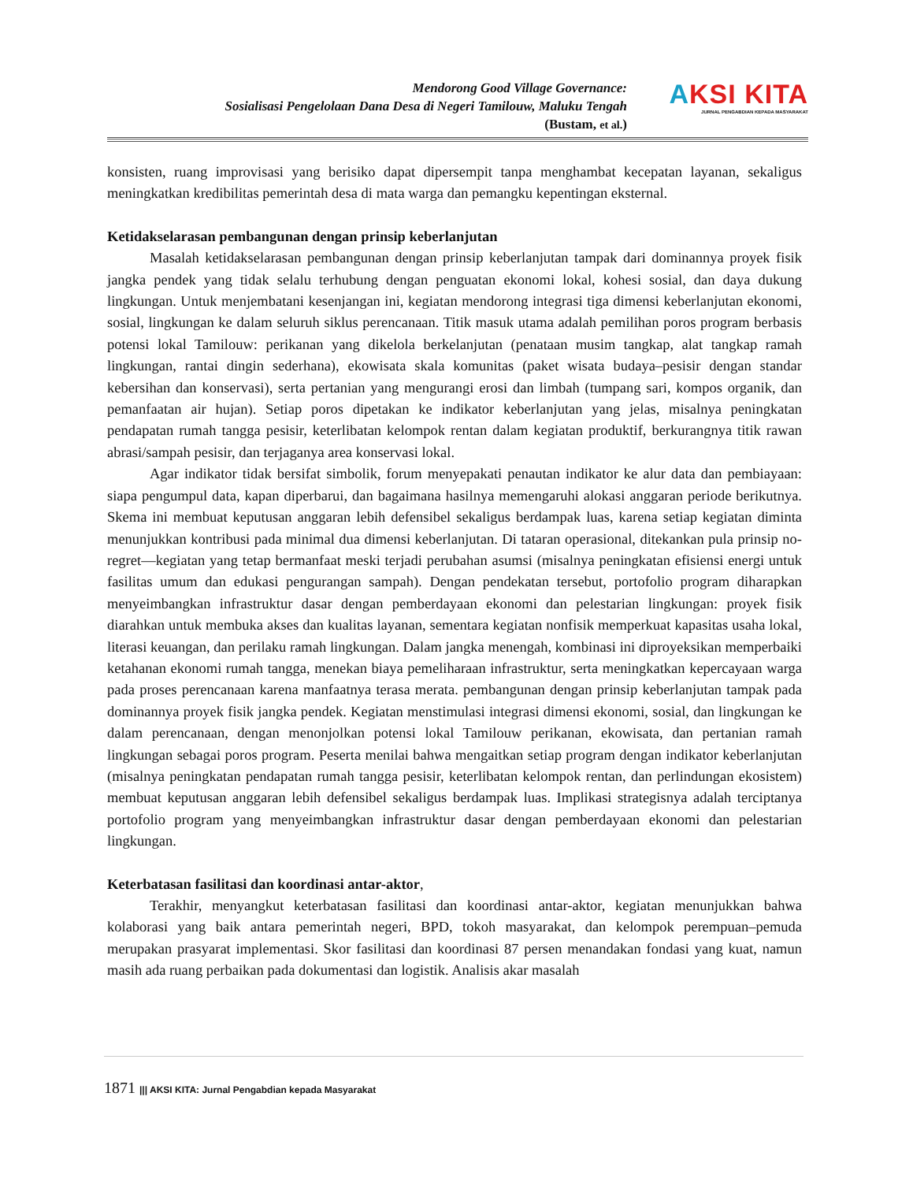Mendorong Good Village Governance:
Sosialisasi Pengelolaan Dana Desa di Negeri Tamilouw, Maluku Tengah
(Bustam, et al.)
AKSI KITA
JURNAL PENGABDIAN KEPADA MASYARAKAT
konsisten, ruang improvisasi yang berisiko dapat dipersempit tanpa menghambat kecepatan layanan, sekaligus meningkatkan kredibilitas pemerintah desa di mata warga dan pemangku kepentingan eksternal.
Ketidakselarasan pembangunan dengan prinsip keberlanjutan
Masalah ketidakselarasan pembangunan dengan prinsip keberlanjutan tampak dari dominannya proyek fisik jangka pendek yang tidak selalu terhubung dengan penguatan ekonomi lokal, kohesi sosial, dan daya dukung lingkungan. Untuk menjembatani kesenjangan ini, kegiatan mendorong integrasi tiga dimensi keberlanjutan ekonomi, sosial, lingkungan ke dalam seluruh siklus perencanaan. Titik masuk utama adalah pemilihan poros program berbasis potensi lokal Tamilouw: perikanan yang dikelola berkelanjutan (penataan musim tangkap, alat tangkap ramah lingkungan, rantai dingin sederhana), ekowisata skala komunitas (paket wisata budaya–pesisir dengan standar kebersihan dan konservasi), serta pertanian yang mengurangi erosi dan limbah (tumpang sari, kompos organik, dan pemanfaatan air hujan). Setiap poros dipetakan ke indikator keberlanjutan yang jelas, misalnya peningkatan pendapatan rumah tangga pesisir, keterlibatan kelompok rentan dalam kegiatan produktif, berkurangnya titik rawan abrasi/sampah pesisir, dan terjaganya area konservasi lokal.
Agar indikator tidak bersifat simbolik, forum menyepakati penautan indikator ke alur data dan pembiayaan: siapa pengumpul data, kapan diperbarui, dan bagaimana hasilnya memengaruhi alokasi anggaran periode berikutnya. Skema ini membuat keputusan anggaran lebih defensibel sekaligus berdampak luas, karena setiap kegiatan diminta menunjukkan kontribusi pada minimal dua dimensi keberlanjutan. Di tataran operasional, ditekankan pula prinsip no-regret—kegiatan yang tetap bermanfaat meski terjadi perubahan asumsi (misalnya peningkatan efisiensi energi untuk fasilitas umum dan edukasi pengurangan sampah). Dengan pendekatan tersebut, portofolio program diharapkan menyeimbangkan infrastruktur dasar dengan pemberdayaan ekonomi dan pelestarian lingkungan: proyek fisik diarahkan untuk membuka akses dan kualitas layanan, sementara kegiatan nonfisik memperkuat kapasitas usaha lokal, literasi keuangan, dan perilaku ramah lingkungan. Dalam jangka menengah, kombinasi ini diproyeksikan memperbaiki ketahanan ekonomi rumah tangga, menekan biaya pemeliharaan infrastruktur, serta meningkatkan kepercayaan warga pada proses perencanaan karena manfaatnya terasa merata. pembangunan dengan prinsip keberlanjutan tampak pada dominannya proyek fisik jangka pendek. Kegiatan menstimulasi integrasi dimensi ekonomi, sosial, dan lingkungan ke dalam perencanaan, dengan menonjolkan potensi lokal Tamilouw perikanan, ekowisata, dan pertanian ramah lingkungan sebagai poros program. Peserta menilai bahwa mengaitkan setiap program dengan indikator keberlanjutan (misalnya peningkatan pendapatan rumah tangga pesisir, keterlibatan kelompok rentan, dan perlindungan ekosistem) membuat keputusan anggaran lebih defensibel sekaligus berdampak luas. Implikasi strategisnya adalah terciptanya portofolio program yang menyeimbangkan infrastruktur dasar dengan pemberdayaan ekonomi dan pelestarian lingkungan.
Keterbatasan fasilitasi dan koordinasi antar-aktor,
Terakhir, menyangkut keterbatasan fasilitasi dan koordinasi antar-aktor, kegiatan menunjukkan bahwa kolaborasi yang baik antara pemerintah negeri, BPD, tokoh masyarakat, dan kelompok perempuan–pemuda merupakan prasyarat implementasi. Skor fasilitasi dan koordinasi 87 persen menandakan fondasi yang kuat, namun masih ada ruang perbaikan pada dokumentasi dan logistik. Analisis akar masalah
1871 ||| AKSI KITA: Jurnal Pengabdian kepada Masyarakat